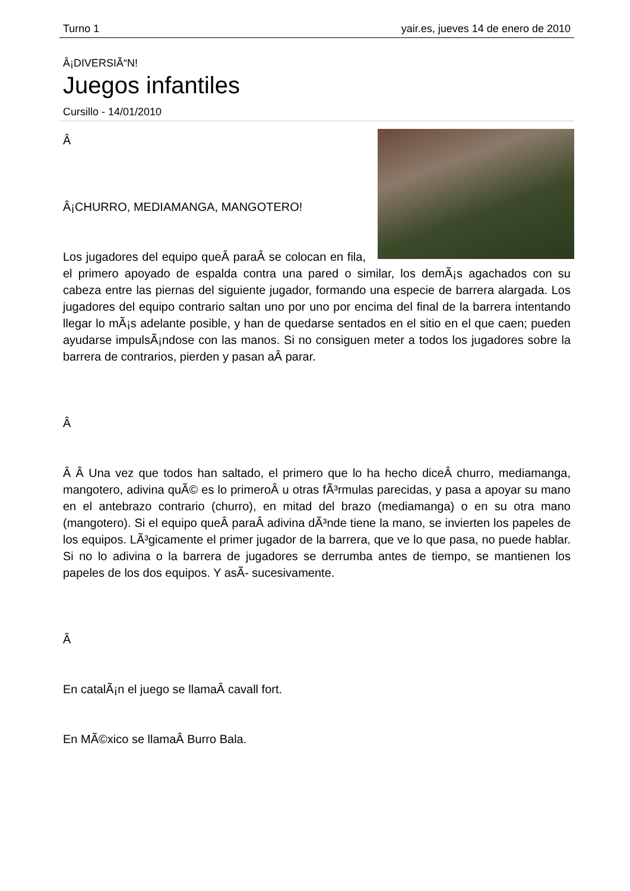Turno 1 yair.es, jueves 14 de enero de 2010
Â¡DIVERSIÃ“N!
Juegos infantiles
Cursillo - 14/01/2010
Â
Â¡CHURRO, MEDIAMANGA, MANGOTERO!
Los jugadores del equipo queÂ paraÂ se colocan en fila, el primero apoyado de espalda contra una pared o similar, los demÃ¡s agachados con su cabeza entre las piernas del siguiente jugador, formando una especie de barrera alargada. Los jugadores del equipo contrario saltan uno por uno por encima del final de la barrera intentando llegar lo mÃ¡s adelante posible, y han de quedarse sentados en el sitio en el que caen; pueden ayudarse impulsÃ¡ndose con las manos. Si no consiguen meter a todos los jugadores sobre la barrera de contrarios, pierden y pasan aÂ parar.
Â
Â Â Una vez que todos han saltado, el primero que lo ha hecho diceÂ churro, mediamanga, mangotero, adivina quÃ© es lo primeroÂ u otras fÃ³rmulas parecidas, y pasa a apoyar su mano en el antebrazo contrario (churro), en mitad del brazo (mediamanga) o en su otra mano (mangotero). Si el equipo queÂ paraÂ adivina dÃ³nde tiene la mano, se invierten los papeles de los equipos. LÃ³gicamente el primer jugador de la barrera, que ve lo que pasa, no puede hablar. Si no lo adivina o la barrera de jugadores se derrumba antes de tiempo, se mantienen los papeles de los dos equipos. Y asÃ- sucesivamente.
Â
En catalÃ¡n el juego se llamaÂ cavall fort.
En MÃ©xico se llamaÂ Burro Bala.